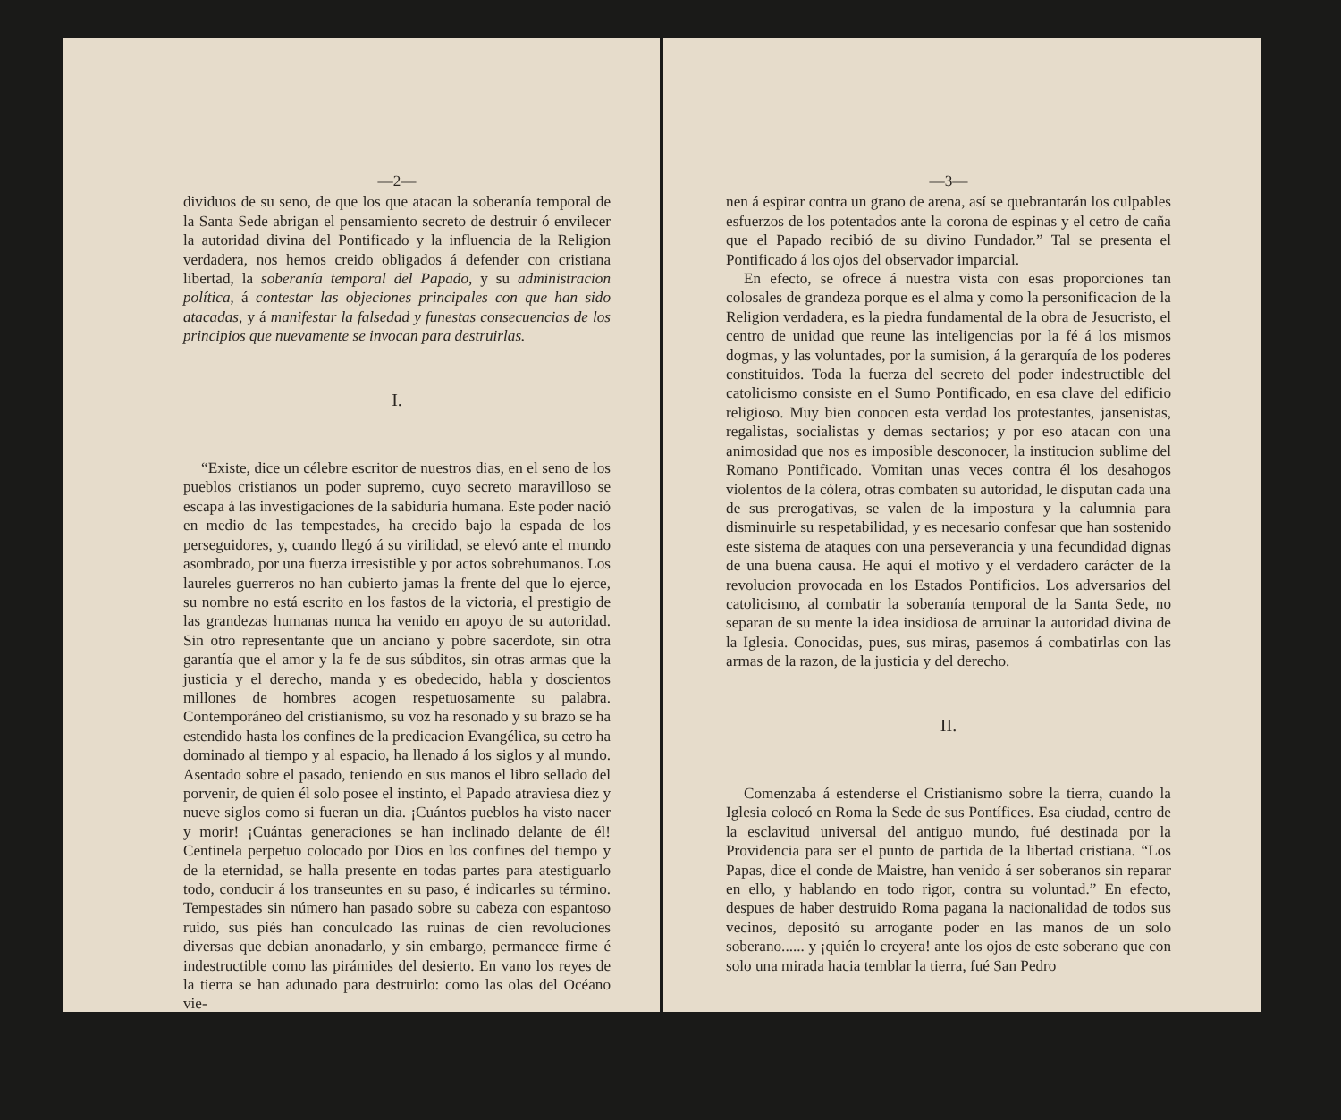—2—
dividuos de su seno, de que los que atacan la soberanía temporal de la Santa Sede abrigan el pensamiento secreto de destruir ó envilecer la autoridad divina del Pontificado y la influencia de la Religion verdadera, nos hemos creido obligados á defender con cristiana libertad, la soberanía temporal del Papado, y su administracion política, á contestar las objeciones principales con que han sido atacadas, y á manifestar la falsedad y funestas consecuencias de los principios que nuevamente se invocan para destruirlas.
I.
“Existe, dice un célebre escritor de nuestros dias, en el seno de los pueblos cristianos un poder supremo, cuyo secreto maravilloso se escapa á las investigaciones de la sabiduría humana. Este poder nació en medio de las tempestades, ha crecido bajo la espada de los perseguidores, y, cuando llegó á su virilidad, se elevó ante el mundo asombrado, por una fuerza irresistible y por actos sobrehumanos. Los laureles guerreros no han cubierto jamas la frente del que lo ejerce, su nombre no está escrito en los fastos de la victoria, el prestigio de las grandezas humanas nunca ha venido en apoyo de su autoridad. Sin otro representante que un anciano y pobre sacerdote, sin otra garantía que el amor y la fe de sus súbditos, sin otras armas que la justicia y el derecho, manda y es obedecido, habla y doscientos millones de hombres acogen respetuosamente su palabra. Contemporáneo del cristianismo, su voz ha resonado y su brazo se ha estendido hasta los confines de la predicacion Evangélica, su cetro ha dominado al tiempo y al espacio, ha llenado á los siglos y al mundo. Asentado sobre el pasado, teniendo en sus manos el libro sellado del porvenir, de quien él solo posee el instinto, el Papado atraviesa diez y nueve siglos como si fueran un dia. ¡Cuántos pueblos ha visto nacer y morir! ¡Cuántas generaciones se han inclinado delante de él! Centinela perpetuo colocado por Dios en los confines del tiempo y de la eternidad, se halla presente en todas partes para atestiguarlo todo, conducir á los transeuntes en su paso, é indicarles su término. Tempestades sin número han pasado sobre su cabeza con espantoso ruido, sus piés han conculcado las ruinas de cien revoluciones diversas que debian anonadarlo, y sin embargo, permanece firme é indestructible como las pirámides del desierto. En vano los reyes de la tierra se han adunado para destruirlo: como las olas del Océano vie-
—3—
nen á espirar contra un grano de arena, así se quebrantarán los culpables esfuerzos de los potentados ante la corona de espinas y el cetro de caña que el Papado recibió de su divino Fundador.” Tal se presenta el Pontificado á los ojos del observador imparcial.
En efecto, se ofrece á nuestra vista con esas proporciones tan colosales de grandeza porque es el alma y como la personificacion de la Religion verdadera, es la piedra fundamental de la obra de Jesucristo, el centro de unidad que reune las inteligencias por la fé á los mismos dogmas, y las voluntades, por la sumision, á la gerarquía de los poderes constituidos. Toda la fuerza del secreto del poder indestructible del catolicismo consiste en el Sumo Pontificado, en esa clave del edificio religioso. Muy bien conocen esta verdad los protestantes, jansenistas, regalistas, socialistas y demas sectarios; y por eso atacan con una animosidad que nos es imposible desconocer, la institucion sublime del Romano Pontificado. Vomitan unas veces contra él los desahogos violentos de la cólera, otras combaten su autoridad, le disputan cada una de sus prerogativas, se valen de la impostura y la calumnia para disminuirle su respetabilidad, y es necesario confesar que han sostenido este sistema de ataques con una perseverancia y una fecundidad dignas de una buena causa. He aquí el motivo y el verdadero carácter de la revolucion provocada en los Estados Pontificios. Los adversarios del catolicismo, al combatir la soberanía temporal de la Santa Sede, no separan de su mente la idea insidiosa de arruinar la autoridad divina de la Iglesia. Conocidas, pues, sus miras, pasemos á combatirlas con las armas de la razon, de la justicia y del derecho.
II.
Comenzaba á estenderse el Cristianismo sobre la tierra, cuando la Iglesia colocó en Roma la Sede de sus Pontífices. Esa ciudad, centro de la esclavitud universal del antiguo mundo, fué destinada por la Providencia para ser el punto de partida de la libertad cristiana. “Los Papas, dice el conde de Maistre, han venido á ser soberanos sin reparar en ello, y hablando en todo rigor, contra su voluntad.” En efecto, despues de haber destruido Roma pagana la nacionalidad de todos sus vecinos, depositó su arrogante poder en las manos de un solo soberano...... y ¡quién lo creyera! ante los ojos de este soberano que con solo una mirada hacia temblar la tierra, fué San Pedro